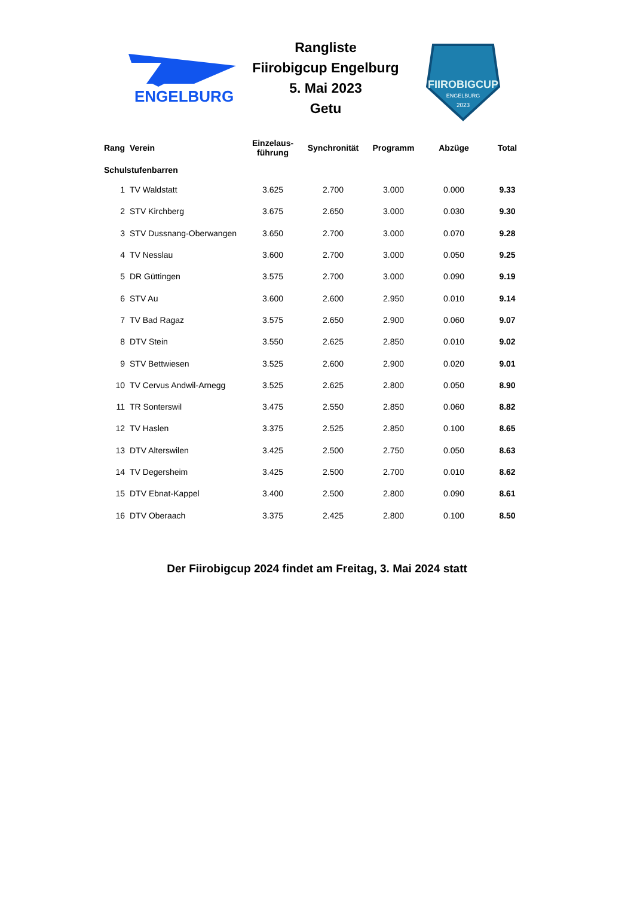ENGELBURG
Rangliste
Fiirobigcup Engelburg
5. Mai 2023
Getu
FIIROBIGCUP
ENGELBURG
2023
| Rang | Verein | Einzelaus- führung | Synchronität | Programm | Abzüge | Total |
| --- | --- | --- | --- | --- | --- | --- |
| Schulstufenbarren | | | | | | |
| 1 | TV Waldstatt | 3.625 | 2.700 | 3.000 | 0.000 | 9.33 |
| 2 | STV Kirchberg | 3.675 | 2.650 | 3.000 | 0.030 | 9.30 |
| 3 | STV Dussnang-Oberwangen | 3.650 | 2.700 | 3.000 | 0.070 | 9.28 |
| 4 | TV Nesslau | 3.600 | 2.700 | 3.000 | 0.050 | 9.25 |
| 5 | DR Güttingen | 3.575 | 2.700 | 3.000 | 0.090 | 9.19 |
| 6 | STV Au | 3.600 | 2.600 | 2.950 | 0.010 | 9.14 |
| 7 | TV Bad Ragaz | 3.575 | 2.650 | 2.900 | 0.060 | 9.07 |
| 8 | DTV Stein | 3.550 | 2.625 | 2.850 | 0.010 | 9.02 |
| 9 | STV Bettwiesen | 3.525 | 2.600 | 2.900 | 0.020 | 9.01 |
| 10 | TV Cervus Andwil-Arnegg | 3.525 | 2.625 | 2.800 | 0.050 | 8.90 |
| 11 | TR Sonterswil | 3.475 | 2.550 | 2.850 | 0.060 | 8.82 |
| 12 | TV Haslen | 3.375 | 2.525 | 2.850 | 0.100 | 8.65 |
| 13 | DTV Alterswilen | 3.425 | 2.500 | 2.750 | 0.050 | 8.63 |
| 14 | TV Degersheim | 3.425 | 2.500 | 2.700 | 0.010 | 8.62 |
| 15 | DTV Ebnat-Kappel | 3.400 | 2.500 | 2.800 | 0.090 | 8.61 |
| 16 | DTV Oberaach | 3.375 | 2.425 | 2.800 | 0.100 | 8.50 |
Der Fiirobigcup 2024 findet am Freitag, 3. Mai 2024 statt